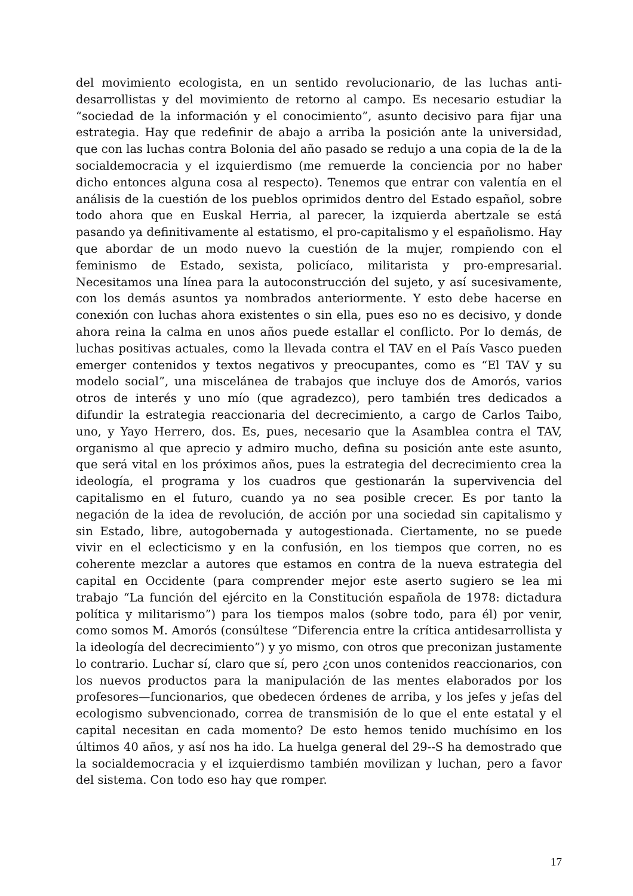del movimiento ecologista, en un sentido revolucionario, de las luchas anti-desarrollistas y del movimiento de retorno al campo. Es necesario estudiar la “sociedad de la información y el conocimiento”, asunto decisivo para fijar una estrategia. Hay que redefinir de abajo a arriba la posición ante la universidad, que con las luchas contra Bolonia del año pasado se redujo a una copia de la de la socialdemocracia y el izquierdismo (me remuerde la conciencia por no haber dicho entonces alguna cosa al respecto). Tenemos que entrar con valentía en el análisis de la cuestión de los pueblos oprimidos dentro del Estado español, sobre todo ahora que en Euskal Herria, al parecer, la izquierda abertzale se está pasando ya definitivamente al estatismo, el pro-capitalismo y el españolismo. Hay que abordar de un modo nuevo la cuestión de la mujer, rompiendo con el feminismo de Estado, sexista, policíaco, militarista y pro-empresarial. Necesitamos una línea para la autoconstrucción del sujeto, y así sucesivamente, con los demás asuntos ya nombrados anteriormente. Y esto debe hacerse en conexión con luchas ahora existentes o sin ella, pues eso no es decisivo, y donde ahora reina la calma en unos años puede estallar el conflicto. Por lo demás, de luchas positivas actuales, como la llevada contra el TAV en el País Vasco pueden emerger contenidos y textos negativos y preocupantes, como es “El TAV y su modelo social”, una miscelánea de trabajos que incluye dos de Amorós, varios otros de interés y uno mío (que agradezco), pero también tres dedicados a difundir la estrategia reaccionaria del decrecimiento, a cargo de Carlos Taibo, uno, y Yayo Herrero, dos. Es, pues, necesario que la Asamblea contra el TAV, organismo al que aprecio y admiro mucho, defina su posición ante este asunto, que será vital en los próximos años, pues la estrategia del decrecimiento crea la ideología, el programa y los cuadros que gestionarán la supervivencia del capitalismo en el futuro, cuando ya no sea posible crecer. Es por tanto la negación de la idea de revolución, de acción por una sociedad sin capitalismo y sin Estado, libre, autogobernada y autogestionada. Ciertamente, no se puede vivir en el eclecticismo y en la confusión, en los tiempos que corren, no es coherente mezclar a autores que estamos en contra de la nueva estrategia del capital en Occidente (para comprender mejor este aserto sugiero se lea mi trabajo “La función del ejército en la Constitución española de 1978: dictadura política y militarismo”) para los tiempos malos (sobre todo, para él) por venir, como somos M. Amorós (consúltese “Diferencia entre la crítica antidesarrollista y la ideología del decrecimiento”) y yo mismo, con otros que preconizan justamente lo contrario. Luchar sí, claro que sí, pero ¿con unos contenidos reaccionarios, con los nuevos productos para la manipulación de las mentes elaborados por los profesores—funcionarios, que obedecen órdenes de arriba, y los jefes y jefas del ecologismo subvencionado, correa de transmisión de lo que el ente estatal y el capital necesitan en cada momento? De esto hemos tenido muchísimo en los últimos 40 años, y así nos ha ido. La huelga general del 29--S ha demostrado que la socialdemocracia y el izquierdismo también movilizan y luchan, pero a favor del sistema. Con todo eso hay que romper.
17